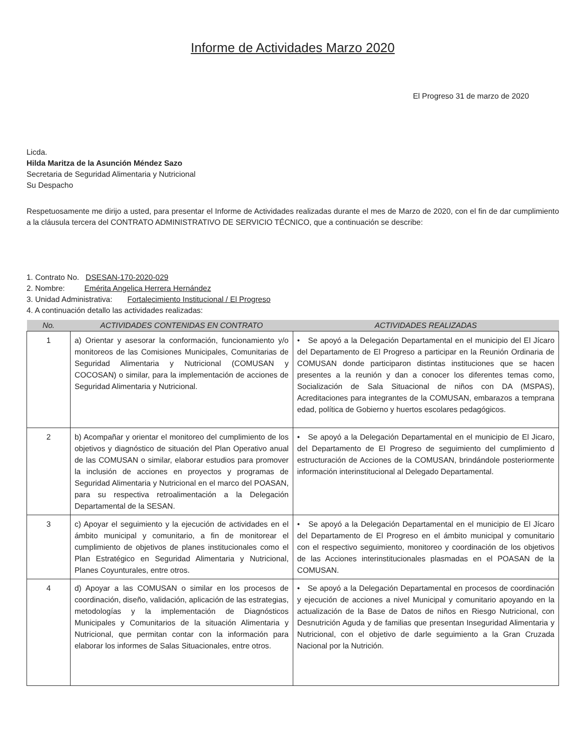Informe de Actividades Marzo 2020
El Progreso 31 de marzo de 2020
Licda.
Hilda Maritza de la Asunción Méndez Sazo
Secretaria de Seguridad Alimentaria y Nutricional
Su Despacho
Respetuosamente me dirijo a usted, para presentar el Informe de Actividades realizadas durante el mes de Marzo de 2020, con el fin de dar cumplimiento a la cláusula tercera del CONTRATO ADMINISTRATIVO DE SERVICIO TÉCNICO, que a continuación se describe:
1. Contrato No. DSESAN-170-2020-029
2. Nombre: Emérita Angelica Herrera Hernández
3. Unidad Administrativa: Fortalecimiento Institucional / El Progreso
4. A continuación detallo las actividades realizadas:
| No. | ACTIVIDADES CONTENIDAS EN CONTRATO | ACTIVIDADES REALIZADAS |
| --- | --- | --- |
| 1 | a) Orientar y asesorar la conformación, funcionamiento y/o monitoreos de las Comisiones Municipales, Comunitarias de Seguridad Alimentaria y Nutricional (COMUSAN y COCOSAN) o similar, para la implementación de acciones de Seguridad Alimentaria y Nutricional. | • Se apoyó a la Delegación Departamental en el municipio del El Jícaro del Departamento de El Progreso a participar en la Reunión Ordinaria de COMUSAN donde participaron distintas instituciones que se hacen presentes a la reunión y dan a conocer los diferentes temas como, Socialización de Sala Situacional de niños con DA (MSPAS), Acreditaciones para integrantes de la COMUSAN, embarazos a temprana edad, política de Gobierno y huertos escolares pedagógicos. |
| 2 | b) Acompañar y orientar el monitoreo del cumplimiento de los objetivos y diagnóstico de situación del Plan Operativo anual de las COMUSAN o similar, elaborar estudios para promover la inclusión de acciones en proyectos y programas de Seguridad Alimentaria y Nutricional en el marco del POASAN, para su respectiva retroalimentación a la Delegación Departamental de la SESAN. | • Se apoyó a la Delegación Departamental en el municipio de El Jicaro, del Departamento de El Progreso de seguimiento del cumplimiento d estructuración de Acciones de la COMUSAN, brindándole posteriormente información interinstitucional al Delegado Departamental. |
| 3 | c) Apoyar el seguimiento y la ejecución de actividades en el ámbito municipal y comunitario, a fin de monitorear el cumplimiento de objetivos de planes institucionales como el Plan Estratégico en Seguridad Alimentaria y Nutricional, Planes Coyunturales, entre otros. | • Se apoyó a la Delegación Departamental en el municipio de El Jícaro del Departamento de El Progreso en el ámbito municipal y comunitario con el respectivo seguimiento, monitoreo y coordinación de los objetivos de las Acciones interinstitucionales plasmadas en el POASAN de la COMUSAN. |
| 4 | d) Apoyar a las COMUSAN o similar en los procesos de coordinación, diseño, validación, aplicación de las estrategias, metodologías y la implementación de Diagnósticos Municipales y Comunitarios de la situación Alimentaria y Nutricional, que permitan contar con la información para elaborar los informes de Salas Situacionales, entre otros. | • Se apoyó a la Delegación Departamental en procesos de coordinación y ejecución de acciones a nivel Municipal y comunitario apoyando en la actualización de la Base de Datos de niños en Riesgo Nutricional, con Desnutrición Aguda y de familias que presentan Inseguridad Alimentaria y Nutricional, con el objetivo de darle seguimiento a la Gran Cruzada Nacional por la Nutrición. |